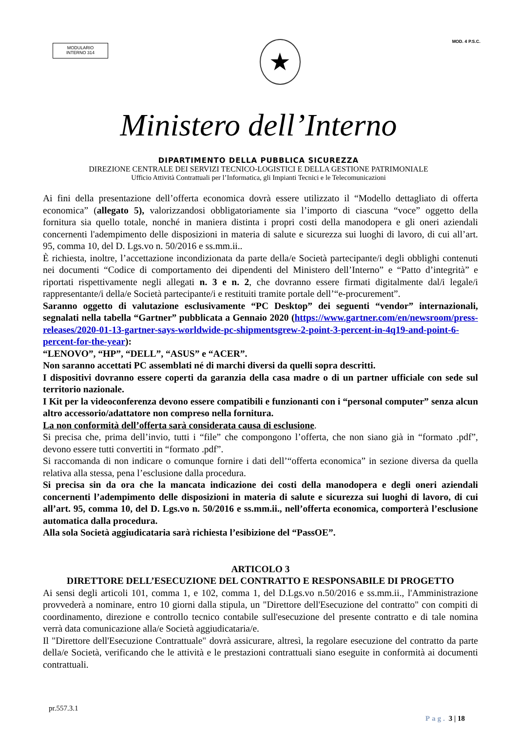MODULARIO
INTERNO 314
★
MOD. 4 P.S.C.
Ministero dell’Interno
DIPARTIMENTO DELLA PUBBLICA SICUREZZA
DIREZIONE CENTRALE DEI SERVIZI TECNICO-LOGISTICI E DELLA GESTIONE PATRIMONIALE
Ufficio Attività Contrattuali per l’Informatica, gli Impianti Tecnici e le Telecomunicazioni
Ai fini della presentazione dell’offerta economica dovrà essere utilizzato il “Modello dettagliato di offerta economica” (allegato 5), valorizzandosi obbligatoriamente sia l’importo di ciascuna “voce” oggetto della fornitura sia quello totale, nonché in maniera distinta i propri costi della manodopera e gli oneri aziendali concernenti l'adempimento delle disposizioni in materia di salute e sicurezza sui luoghi di lavoro, di cui all’art. 95, comma 10, del D. Lgs.vo n. 50/2016 e ss.mm.ii..
È richiesta, inoltre, l’accettazione incondizionata da parte della/e Società partecipante/i degli obblighi contenuti nei documenti “Codice di comportamento dei dipendenti del Ministero dell’Interno” e “Patto d’integrità” e riportati rispettivamente negli allegati n. 3 e n. 2, che dovranno essere firmati digitalmente dal/i legale/i rappresentante/i della/e Società partecipante/i e restituiti tramite portale dell’“e-procurement”.
Saranno oggetto di valutazione esclusivamente “PC Desktop” dei seguenti “vendor” internazionali, segnalati nella tabella “Gartner” pubblicata a Gennaio 2020 (https://www.gartner.com/en/newsroom/press-releases/2020-01-13-gartner-says-worldwide-pc-shipmentsgrew-2-point-3-percent-in-4q19-and-point-6-percent-for-the-year):
“LENOVO”, “HP”, “DELL”, “ASUS” e “ACER”.
Non saranno accettati PC assemblati né di marchi diversi da quelli sopra descritti.
I dispositivi dovranno essere coperti da garanzia della casa madre o di un partner ufficiale con sede sul territorio nazionale.
I Kit per la videoconferenza devono essere compatibili e funzionanti con i “personal computer” senza alcun altro accessorio/adattatore non compreso nella fornitura.
La non conformità dell’offerta sarà considerata causa di esclusione.
Si precisa che, prima dell’invio, tutti i “file” che compongono l’offerta, che non siano già in “formato .pdf”, devono essere tutti convertiti in “formato .pdf”.
Si raccomanda di non indicare o comunque fornire i dati dell’“offerta economica” in sezione diversa da quella relativa alla stessa, pena l’esclusione dalla procedura.
Si precisa sin da ora che la mancata indicazione dei costi della manodopera e degli oneri aziendali concernenti l’adempimento delle disposizioni in materia di salute e sicurezza sui luoghi di lavoro, di cui all’art. 95, comma 10, del D. Lgs.vo n. 50/2016 e ss.mm.ii., nell’offerta economica, comporterà l’esclusione automatica dalla procedura.
Alla sola Società aggiudicataria sarà richiesta l’esibizione del “PassOE”.
ARTICOLO 3
DIRETTORE DELL’ESECUZIONE DEL CONTRATTO E RESPONSABILE DI PROGETTO
Ai sensi degli articoli 101, comma 1, e 102, comma 1, del D.Lgs.vo n.50/2016 e ss.mm.ii., l'Amministrazione provvederà a nominare, entro 10 giorni dalla stipula, un "Direttore dell'Esecuzione del contratto" con compiti di coordinamento, direzione e controllo tecnico contabile sull'esecuzione del presente contratto e di tale nomina verrà data comunicazione alla/e Società aggiudicataria/e.
Il "Direttore dell'Esecuzione Contrattuale" dovrà assicurare, altresì, la regolare esecuzione del contratto da parte della/e Società, verificando che le attività e le prestazioni contrattuali siano eseguite in conformità ai documenti contrattuali.
pr.557.3.1
Pag. 3 | 18